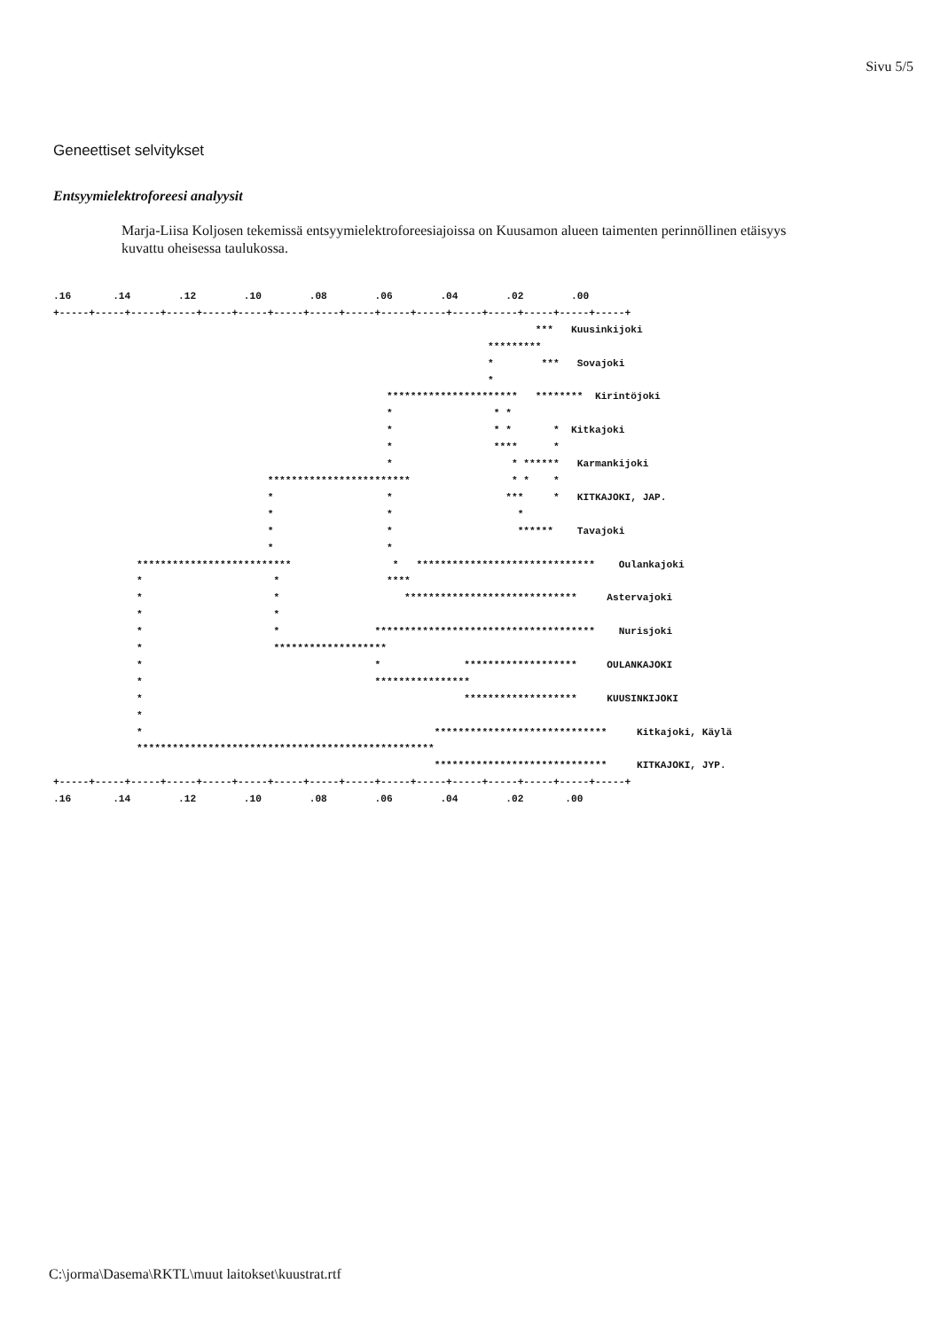Sivu 5/5
Geneettiset selvitykset
Entsyymielektroforeesi analyysit
Marja-Liisa Koljosen tekemissä entsyymielektroforeesiajoissa on Kuusamon alueen taimenten perinnöllinen etäisyys kuvattu oheisessa taulukossa.
.16       .14        .12        .10        .08        .06        .04        .02        .00
+-----+-----+-----+-----+-----+-----+-----+-----+-----+-----+-----+-----+-----+-----+-----+-----+
                                                                                 ***   Kuusinkijoki
                                                                         *********
                                                                         *        ***   Sovajoki
                                                                         *
                                                        **********************   ********  Kirintöjoki
                                                        *                 * *
                                                        *                 * *       *  Kitkajoki
                                                        *                 ****      *
                                                        *                    * ******   Karmankijoki
                                    ************************                 * *    *
                                    *                   *                   ***     *   KITKAJOKI, JAP.
                                    *                   *                     *
                                    *                   *                     ******    Tavajoki
                                    *                   *
              **************************                 *   ******************************    Oulankajoki
              *                      *                  ****
              *                      *                     *****************************     Astervajoki
              *                      *
              *                      *                *************************************    Nurisjoki
              *                      *******************
              *                                       *              *******************     OULANKAJOKI
              *                                       ****************
              *                                                      *******************     KUUSINKIJOKI
              *
              *                                                 *****************************     Kitkajoki, Käylä
              **************************************************
                                                                *****************************     KITKAJOKI, JYP.
+-----+-----+-----+-----+-----+-----+-----+-----+-----+-----+-----+-----+-----+-----+-----+-----+
.16       .14        .12        .10        .08        .06        .04        .02       .00
C:\jorma\Dasema\RKTL\muut laitokset\kuustrat.rtf